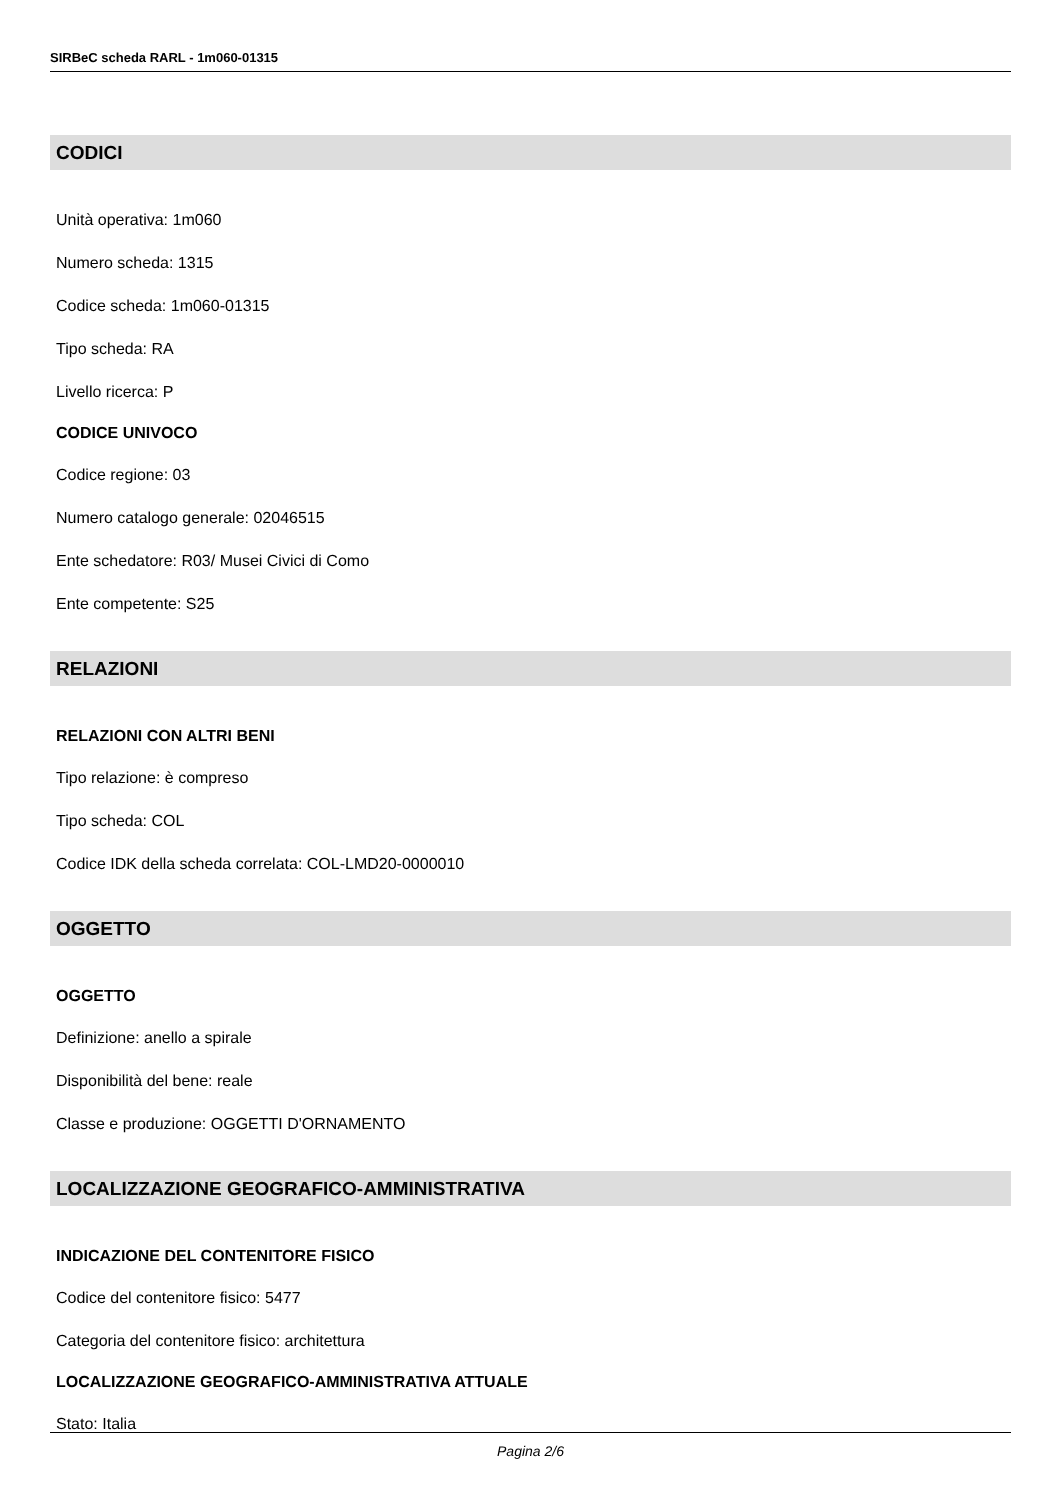SIRBeC scheda RARL - 1m060-01315
CODICI
Unità operativa: 1m060
Numero scheda: 1315
Codice scheda: 1m060-01315
Tipo scheda: RA
Livello ricerca: P
CODICE UNIVOCO
Codice regione: 03
Numero catalogo generale: 02046515
Ente schedatore: R03/ Musei Civici di Como
Ente competente: S25
RELAZIONI
RELAZIONI CON ALTRI BENI
Tipo relazione: è compreso
Tipo scheda: COL
Codice IDK della scheda correlata: COL-LMD20-0000010
OGGETTO
OGGETTO
Definizione: anello a spirale
Disponibilità del bene: reale
Classe e produzione: OGGETTI D'ORNAMENTO
LOCALIZZAZIONE GEOGRAFICO-AMMINISTRATIVA
INDICAZIONE DEL CONTENITORE FISICO
Codice del contenitore fisico: 5477
Categoria del contenitore fisico: architettura
LOCALIZZAZIONE GEOGRAFICO-AMMINISTRATIVA ATTUALE
Stato: Italia
Pagina 2/6